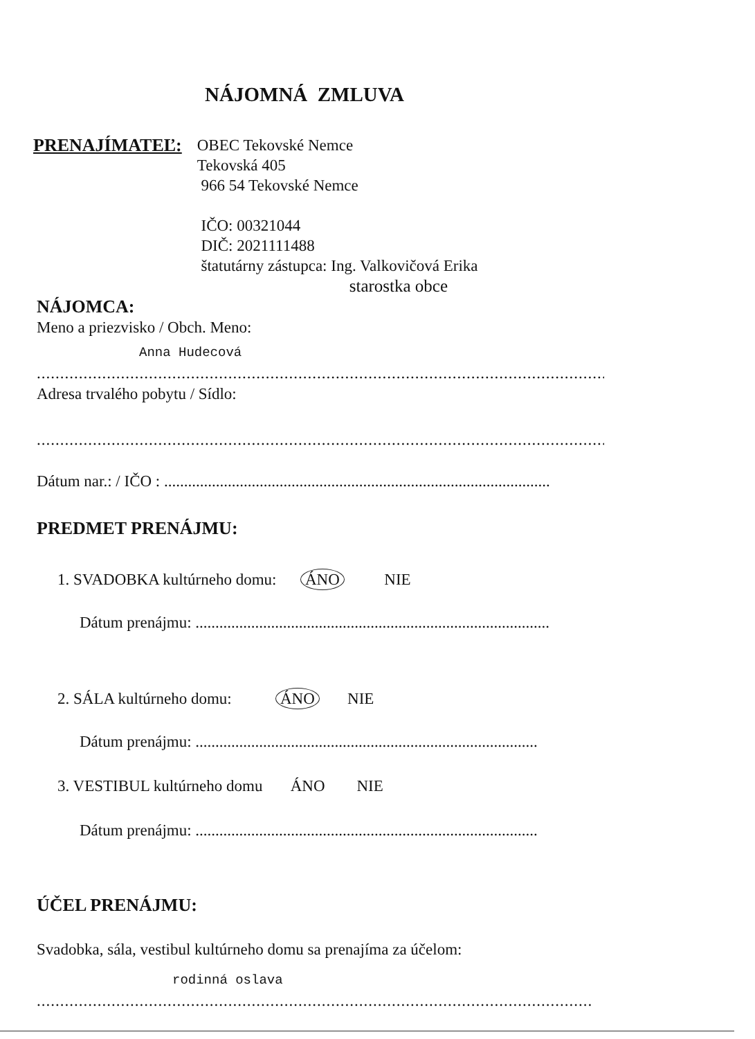NÁJOMNÁ ZMLUVA
PRENAJÍMATEĽ:
OBEC Tekovské Nemce
Tekovská 405
966 54 Tekovské Nemce
IČO: 00321044
DIČ: 2021111488
štatutárny zástupca: Ing. Valkovičová Erika
starostka obce
NÁJOMCA:
Meno a priezvisko / Obch. Meno:
Anna Hudecová
..........................................................................................................................
Adresa trvalého pobytu / Sídlo:
..........................................................................................................................
Dátum nar.: / IČO : .................................................................................................
PREDMET PRENÁJMU:
1. SVADOBKA kultúrneho domu: ÁNO NIE
Dátum prenájmu: .........................................................................................
2. SÁLA kultúrneho domu: ÁNO NIE
Dátum prenájmu: ......................................................................................
3. VESTIBUL kultúrneho domu ÁNO NIE
Dátum prenájmu: ......................................................................................
ÚČEL PRENÁJMU:
Svadobka, sála, vestibul kultúrneho domu sa prenajíma za účelom:
rodinná oslava
.......................................................................................................................